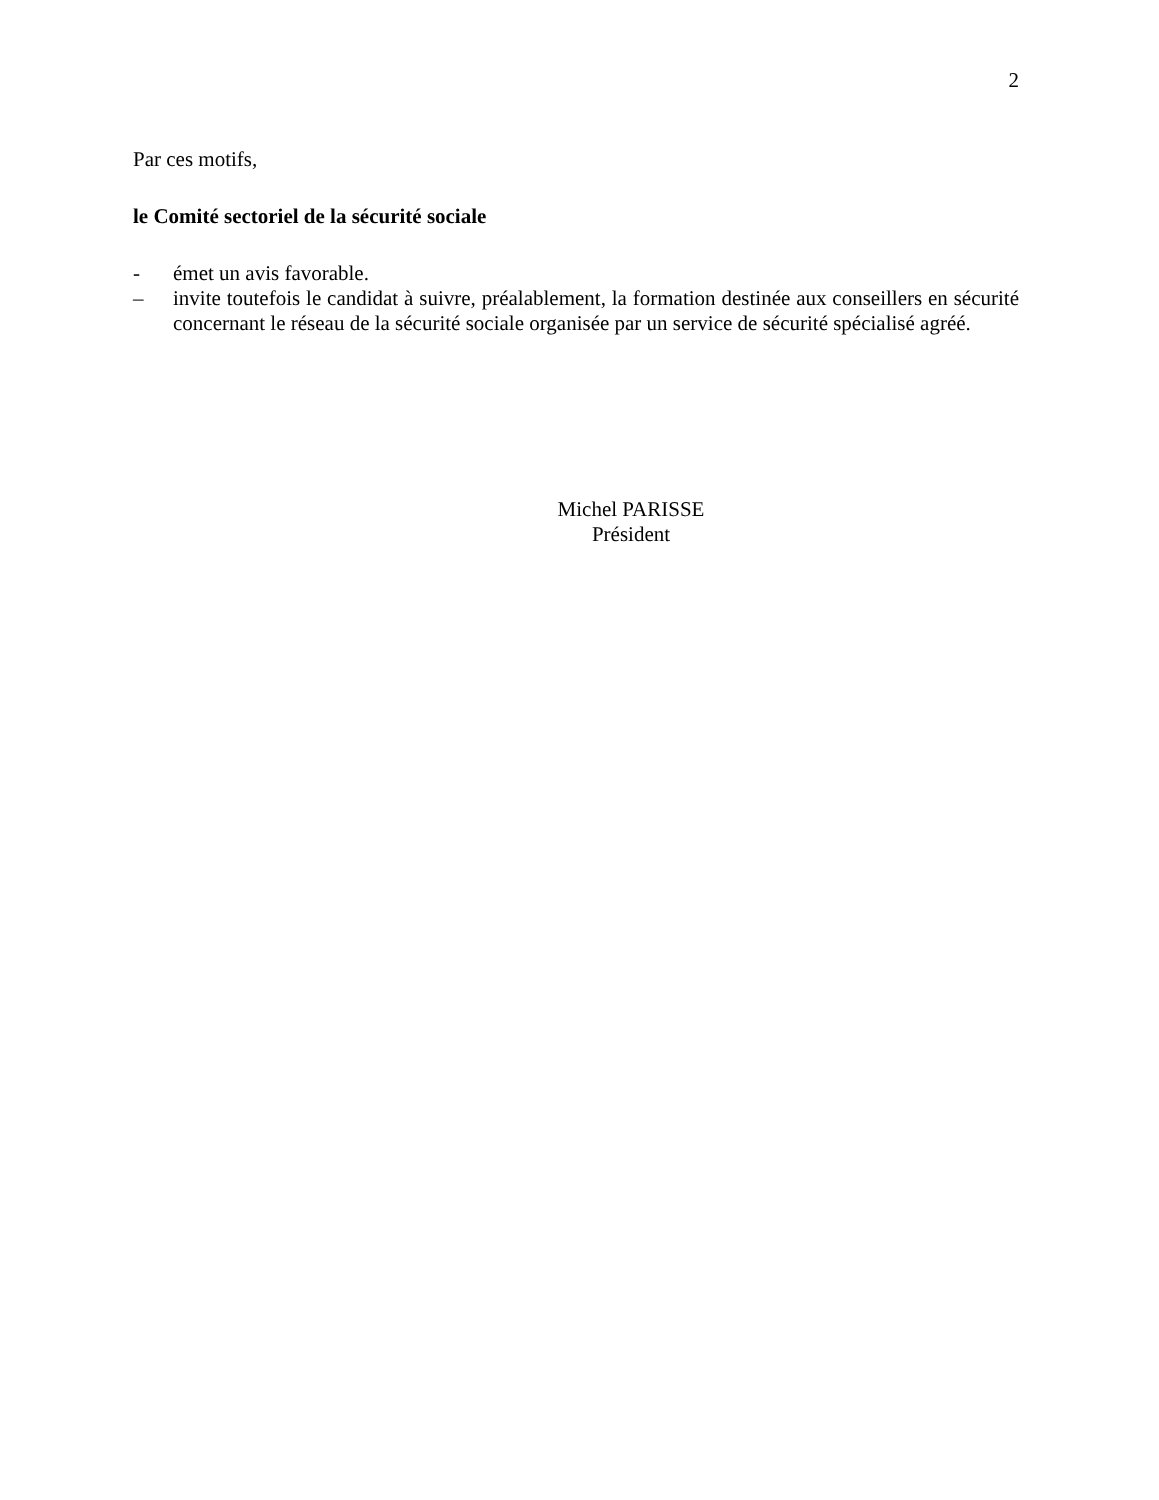2
Par ces motifs,
le Comité sectoriel de la sécurité sociale
- émet un avis favorable.
– invite toutefois le candidat à suivre, préalablement, la formation destinée aux conseillers en sécurité concernant le réseau de la sécurité sociale organisée par un service de sécurité spécialisé agréé.
Michel PARISSE
Président